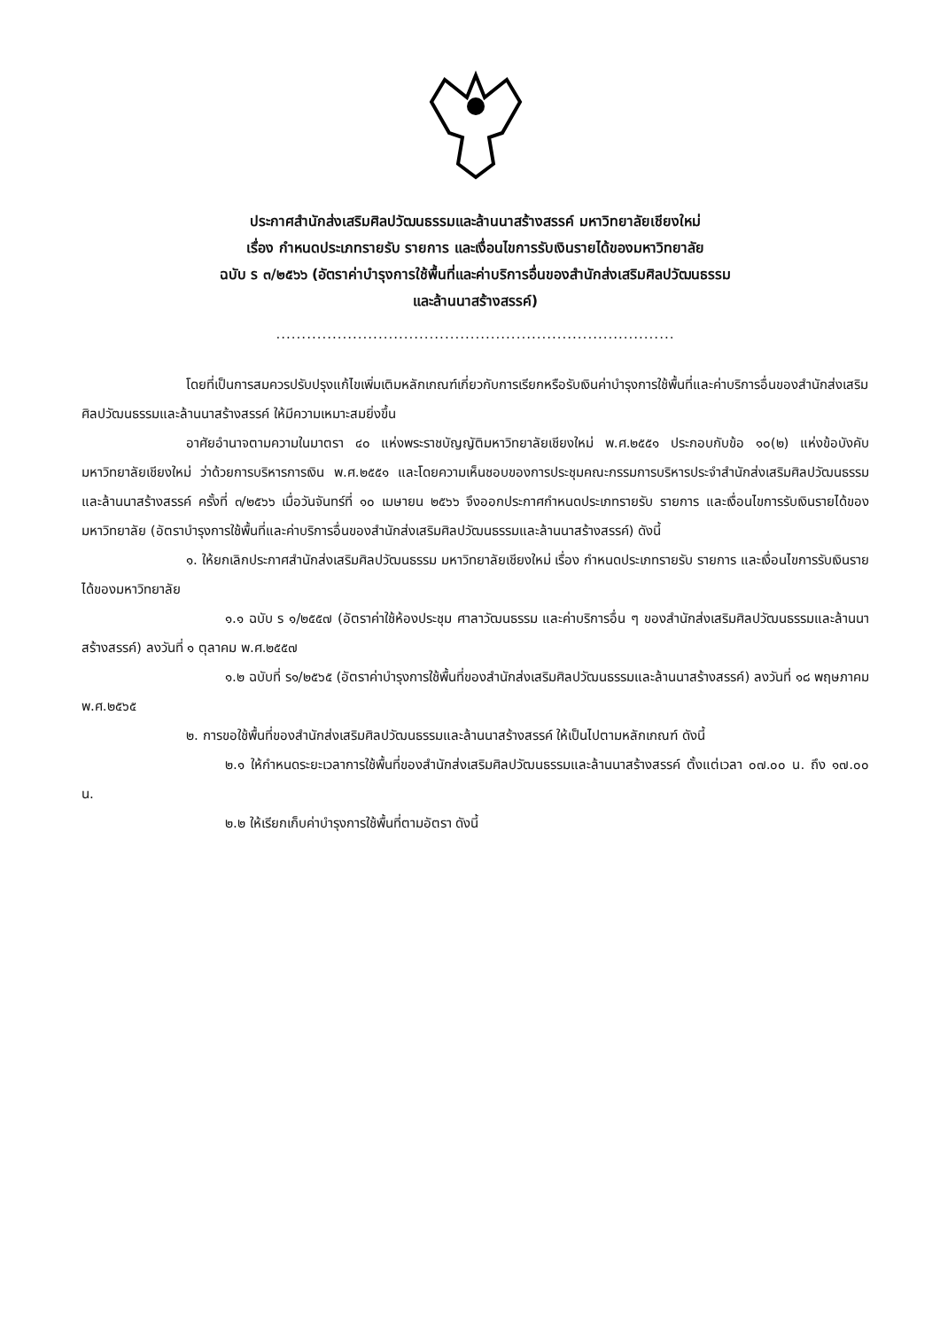ประกาศสำนักส่งเสริมศิลปวัฒนธรรมและล้านนาสร้างสรรค์ มหาวิทยาลัยเชียงใหม่
เรื่อง กำหนดประเภทรายรับ รายการ และเงื่อนไขการรับเงินรายได้ของมหาวิทยาลัย
ฉบับ ร ๓/๒๕๖๖ (อัตราค่าบำรุงการใช้พื้นที่และค่าบริการอื่นของสำนักส่งเสริมศิลปวัฒนธรรม
และล้านนาสร้างสรรค์)
..............................................................................
โดยที่เป็นการสมควรปรับปรุงแก้ไขเพิ่มเติมหลักเกณฑ์เกี่ยวกับการเรียกหรือรับเงินค่าบำรุงการใช้พื้นที่และค่าบริการอื่นของสำนักส่งเสริมศิลปวัฒนธรรมและล้านนาสร้างสรรค์ ให้มีความเหมาะสมยิ่งขึ้น
อาศัยอำนาจตามความในมาตรา ๔๐ แห่งพระราชบัญญัติมหาวิทยาลัยเชียงใหม่ พ.ศ.๒๕๕๑ ประกอบกับข้อ ๑๐(๒) แห่งข้อบังคับมหาวิทยาลัยเชียงใหม่ ว่าด้วยการบริหารการเงิน พ.ศ.๒๕๕๑ และโดยความเห็นชอบของการประชุมคณะกรรมการบริหารประจำสำนักส่งเสริมศิลปวัฒนธรรมและล้านนาสร้างสรรค์ ครั้งที่ ๓/๒๕๖๖ เมื่อวันจันทร์ที่ ๑๐ เมษายน ๒๕๖๖ จึงออกประกาศกำหนดประเภทรายรับ รายการ และเงื่อนไขการรับเงินรายได้ของมหาวิทยาลัย (อัตราบำรุงการใช้พื้นที่และค่าบริการอื่นของสำนักส่งเสริมศิลปวัฒนธรรมและล้านนาสร้างสรรค์) ดังนี้
๑. ให้ยกเลิกประกาศสำนักส่งเสริมศิลปวัฒนธรรม มหาวิทยาลัยเชียงใหม่ เรื่อง กำหนดประเภทรายรับ รายการ และเงื่อนไขการรับเงินรายได้ของมหาวิทยาลัย
๑.๑ ฉบับ ร ๑/๒๕๕๗ (อัตราค่าใช้ห้องประชุม ศาลาวัฒนธรรม และค่าบริการอื่น ๆ ของสำนักส่งเสริมศิลปวัฒนธรรมและล้านนาสร้างสรรค์) ลงวันที่ ๑ ตุลาคม พ.ศ.๒๕๕๗
๑.๒ ฉบับที่ ร๑/๒๕๖๕ (อัตราค่าบำรุงการใช้พื้นที่ของสำนักส่งเสริมศิลปวัฒนธรรมและล้านนาสร้างสรรค์) ลงวันที่ ๑๘ พฤษภาคม พ.ศ.๒๕๖๕
๒. การขอใช้พื้นที่ของสำนักส่งเสริมศิลปวัฒนธรรมและล้านนาสร้างสรรค์ ให้เป็นไปตามหลักเกณฑ์ ดังนี้
๒.๑ ให้กำหนดระยะเวลาการใช้พื้นที่ของสำนักส่งเสริมศิลปวัฒนธรรมและล้านนาสร้างสรรค์ ตั้งแต่เวลา ๐๗.๐๐ น. ถึง ๑๗.๐๐ น.
๒.๒ ให้เรียกเก็บค่าบำรุงการใช้พื้นที่ตามอัตรา ดังนี้